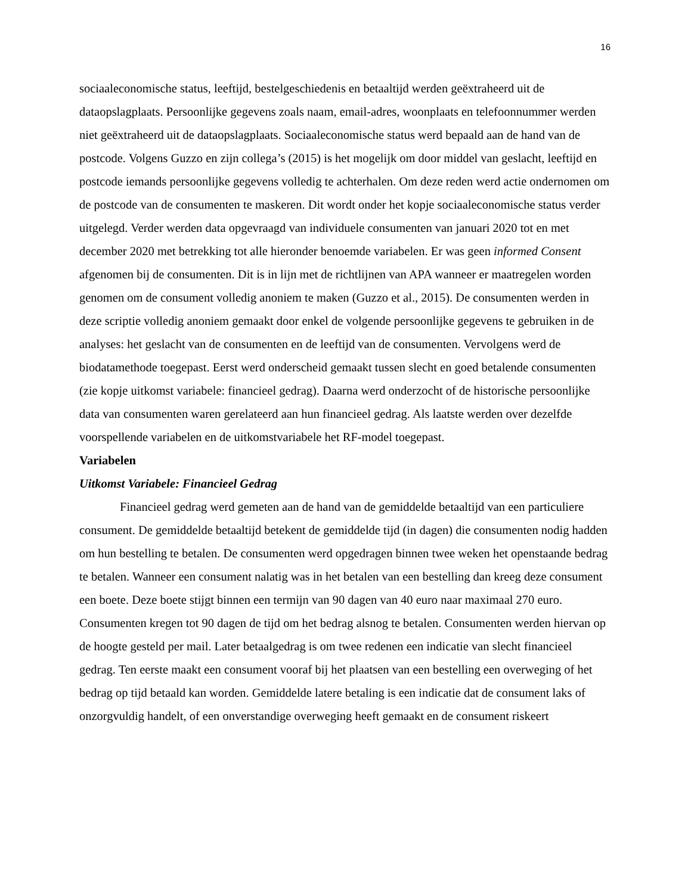16
sociaaleconomische status, leeftijd, bestelgeschiedenis en betaaltijd werden geëxtraheerd uit de dataopslagplaats. Persoonlijke gegevens zoals naam, email-adres, woonplaats en telefoonnummer werden niet geëxtraheerd uit de dataopslagplaats. Sociaaleconomische status werd bepaald aan de hand van de postcode. Volgens Guzzo en zijn collega’s (2015) is het mogelijk om door middel van geslacht, leeftijd en postcode iemands persoonlijke gegevens volledig te achterhalen. Om deze reden werd actie ondernomen om de postcode van de consumenten te maskeren. Dit wordt onder het kopje sociaaleconomische status verder uitgelegd. Verder werden data opgevraagd van individuele consumenten van januari 2020 tot en met december 2020 met betrekking tot alle hieronder benoemde variabelen. Er was geen informed Consent afgenomen bij de consumenten. Dit is in lijn met de richtlijnen van APA wanneer er maatregelen worden genomen om de consument volledig anoniem te maken (Guzzo et al., 2015). De consumenten werden in deze scriptie volledig anoniem gemaakt door enkel de volgende persoonlijke gegevens te gebruiken in de analyses: het geslacht van de consumenten en de leeftijd van de consumenten. Vervolgens werd de biodatamethode toegepast. Eerst werd onderscheid gemaakt tussen slecht en goed betalende consumenten (zie kopje uitkomst variabele: financieel gedrag). Daarna werd onderzocht of de historische persoonlijke data van consumenten waren gerelateerd aan hun financieel gedrag. Als laatste werden over dezelfde voorspellende variabelen en de uitkomstvariabele het RF-model toegepast.
Variabelen
Uitkomst Variabele: Financieel Gedrag
Financieel gedrag werd gemeten aan de hand van de gemiddelde betaaltijd van een particuliere consument. De gemiddelde betaaltijd betekent de gemiddelde tijd (in dagen) die consumenten nodig hadden om hun bestelling te betalen. De consumenten werd opgedragen binnen twee weken het openstaande bedrag te betalen. Wanneer een consument nalatig was in het betalen van een bestelling dan kreeg deze consument een boete. Deze boete stijgt binnen een termijn van 90 dagen van 40 euro naar maximaal 270 euro. Consumenten kregen tot 90 dagen de tijd om het bedrag alsnog te betalen. Consumenten werden hiervan op de hoogte gesteld per mail. Later betaalgedrag is om twee redenen een indicatie van slecht financieel gedrag. Ten eerste maakt een consument vooraf bij het plaatsen van een bestelling een overweging of het bedrag op tijd betaald kan worden. Gemiddelde latere betaling is een indicatie dat de consument laks of onzorgvuldig handelt, of een onverstandige overweging heeft gemaakt en de consument riskeert